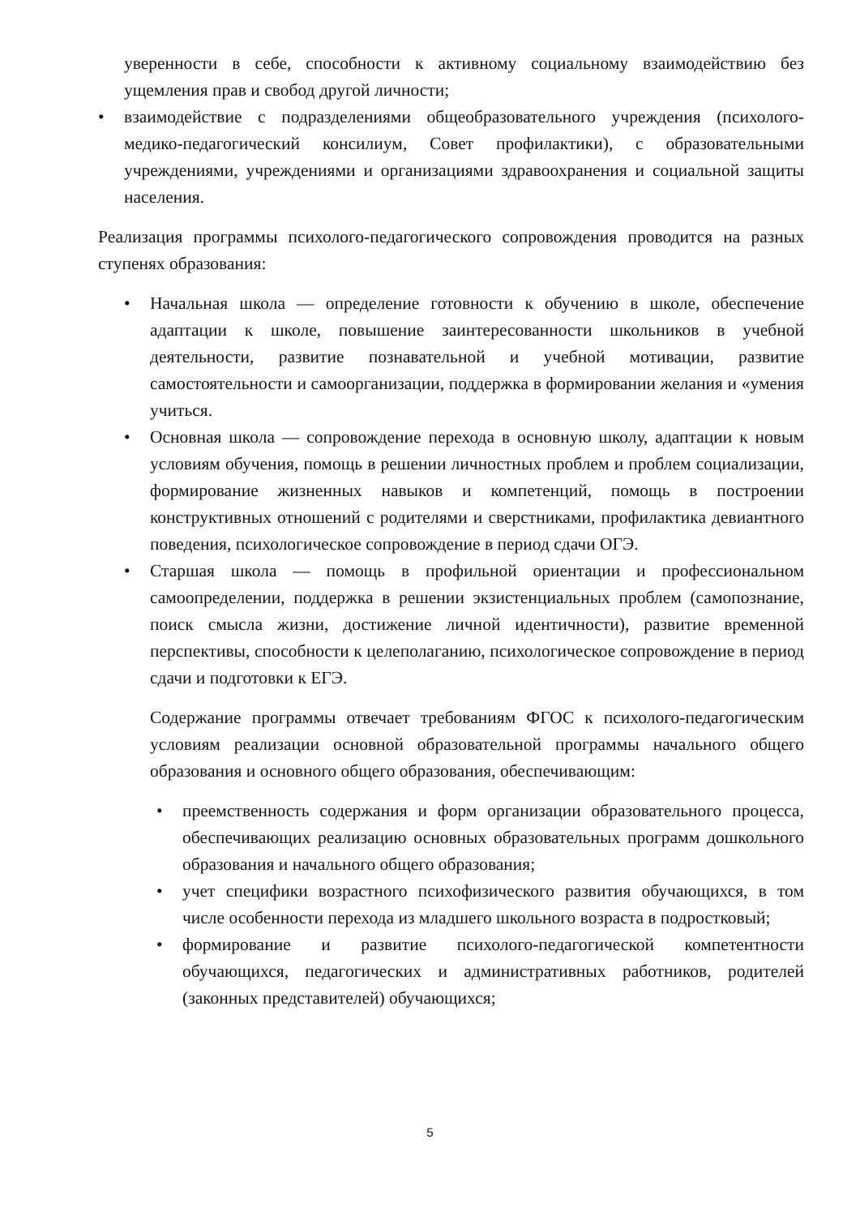уверенности в себе, способности к активному социальному взаимодействию без ущемления прав и свобод другой личности;
• взаимодействие с подразделениями общеобразовательного учреждения (психолого-медико-педагогический консилиум, Совет профилактики), с образовательными учреждениями, учреждениями и организациями здравоохранения и социальной защиты населения.
Реализация программы психолого-педагогического сопровождения проводится на разных ступенях образования:
• Начальная школа — определение готовности к обучению в школе, обеспечение адаптации к школе, повышение заинтересованности школьников в учебной деятельности, развитие познавательной и учебной мотивации, развитие самостоятельности и самоорганизации, поддержка в формировании желания и «умения учиться.
• Основная школа — сопровождение перехода в основную школу, адаптации к новым условиям обучения, помощь в решении личностных проблем и проблем социализации, формирование жизненных навыков и компетенций, помощь в построении конструктивных отношений с родителями и сверстниками, профилактика девиантного поведения, психологическое сопровождение в период сдачи ОГЭ.
• Старшая школа — помощь в профильной ориентации и профессиональном самоопределении, поддержка в решении экзистенциальных проблем (самопознание, поиск смысла жизни, достижение личной идентичности), развитие временной перспективы, способности к целеполаганию, психологическое сопровождение в период сдачи и подготовки к ЕГЭ.
Содержание программы отвечает требованиям ФГОС к психолого-педагогическим условиям реализации основной образовательной программы начального общего образования и основного общего образования, обеспечивающим:
• преемственность содержания и форм организации образовательного процесса, обеспечивающих реализацию основных образовательных программ дошкольного образования и начального общего образования;
• учет специфики возрастного психофизического развития обучающихся, в том числе особенности перехода из младшего школьного возраста в подростковый;
• формирование и развитие психолого-педагогической компетентности обучающихся, педагогических и административных работников, родителей (законных представителей) обучающихся;
5